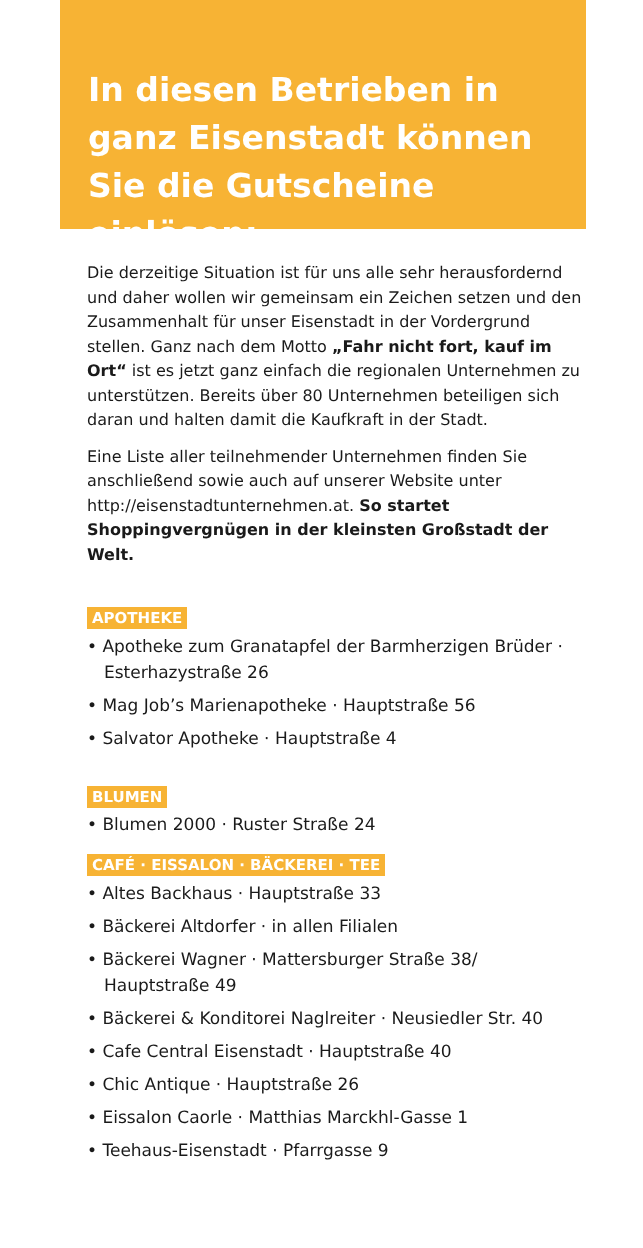In diesen Betrieben in ganz Eisenstadt können Sie die Gutscheine einlösen:
Die derzeitige Situation ist für uns alle sehr herausfordernd und daher wollen wir gemeinsam ein Zeichen setzen und den Zusammenhalt für unser Eisenstadt in der Vordergrund stellen. Ganz nach dem Motto „Fahr nicht fort, kauf im Ort“ ist es jetzt ganz einfach die regionalen Unternehmen zu unterstützen. Bereits über 80 Unternehmen beteiligen sich daran und halten damit die Kaufkraft in der Stadt.
Eine Liste aller teilnehmender Unternehmen finden Sie anschließend sowie auch auf unserer Website unter http://eisenstadtunternehmen.at. So startet Shoppingvergnügen in der kleinsten Großstadt der Welt.
APOTHEKE
• Apotheke zum Granatapfel der Barmherzigen Brüder · Esterhazystraße 26
• Mag Job’s Marienapotheke · Hauptstraße 56
• Salvator Apotheke · Hauptstraße 4
BLUMEN
• Blumen 2000 · Ruster Straße 24
CAFÉ · EISSALON · BÄCKEREI · TEE
• Altes Backhaus · Hauptstraße 33
• Bäckerei Altdorfer · in allen Filialen
• Bäckerei Wagner · Mattersburger Straße 38/ Hauptstraße 49
• Bäckerei & Konditorei Naglreiter · Neusiedler Str. 40
• Cafe Central Eisenstadt · Hauptstraße 40
• Chic Antique · Hauptstraße 26
• Eissalon Caorle · Matthias Marckhl-Gasse 1
• Teehaus-Eisenstadt · Pfarrgasse 9